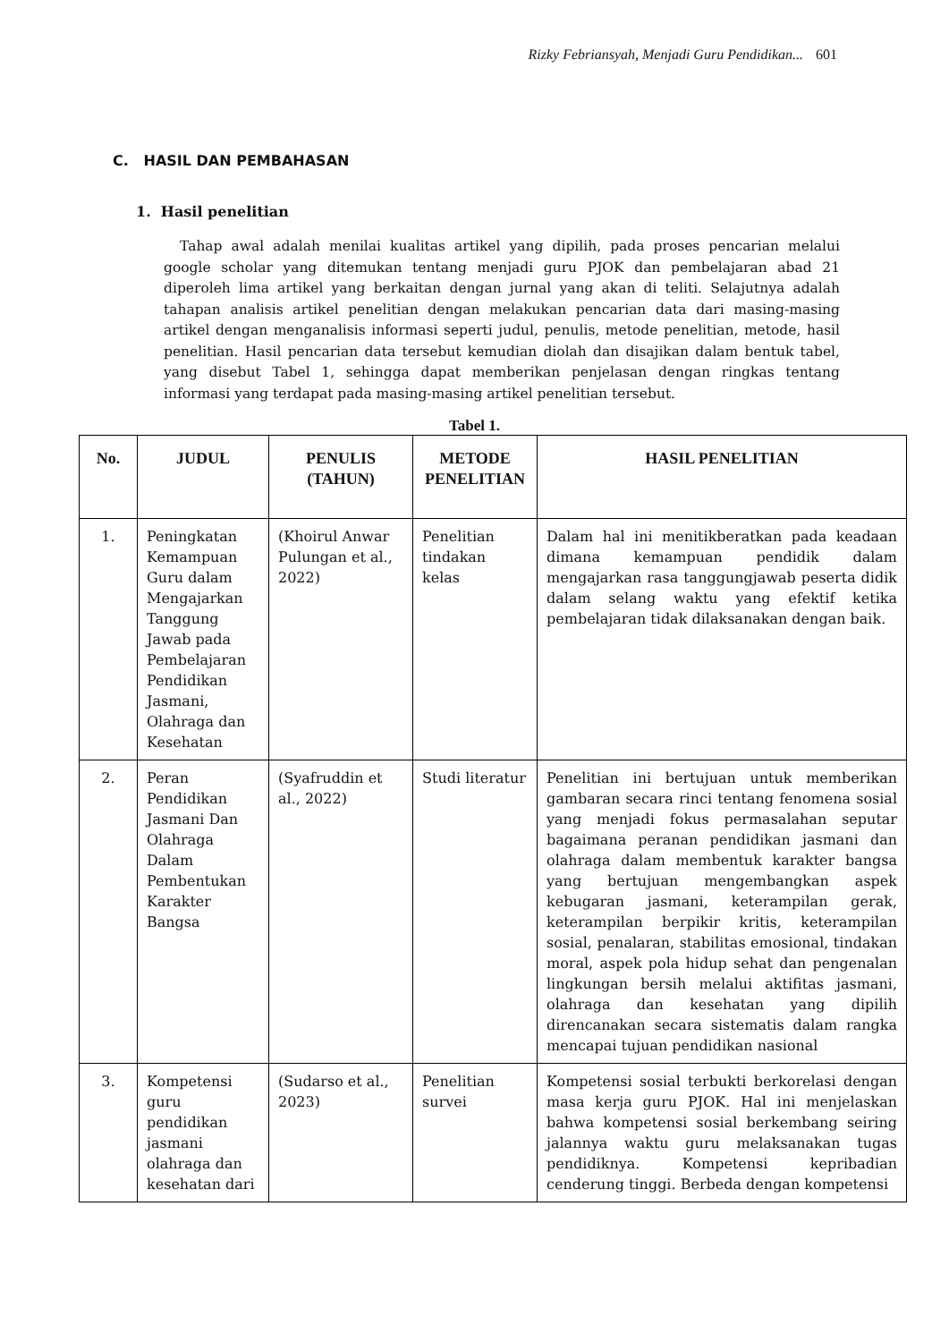Rizky Febriansyah, Menjadi Guru Pendidikan... 601
C. HASIL DAN PEMBAHASAN
1. Hasil penelitian
Tahap awal adalah menilai kualitas artikel yang dipilih, pada proses pencarian melalui google scholar yang ditemukan tentang menjadi guru PJOK dan pembelajaran abad 21 diperoleh lima artikel yang berkaitan dengan jurnal yang akan di teliti. Selajutnya adalah tahapan analisis artikel penelitian dengan melakukan pencarian data dari masing-masing artikel dengan menganalisis informasi seperti judul, penulis, metode penelitian, metode, hasil penelitian. Hasil pencarian data tersebut kemudian diolah dan disajikan dalam bentuk tabel, yang disebut Tabel 1, sehingga dapat memberikan penjelasan dengan ringkas tentang informasi yang terdapat pada masing-masing artikel penelitian tersebut.
Tabel 1.
| No. | JUDUL | PENULIS (TAHUN) | METODE PENELITIAN | HASIL PENELITIAN |
| --- | --- | --- | --- | --- |
| 1. | Peningkatan Kemampuan Guru dalam Mengajarkan Tanggung Jawab pada Pembelajaran Pendidikan Jasmani, Olahraga dan Kesehatan | (Khoirul Anwar Pulungan et al., 2022) | Penelitian tindakan kelas | Dalam hal ini menitikberatkan pada keadaan dimana kemampuan pendidik dalam mengajarkan rasa tanggungjawab peserta didik dalam selang waktu yang efektif ketika pembelajaran tidak dilaksanakan dengan baik. |
| 2. | Peran Pendidikan Jasmani Dan Olahraga Dalam Pembentukan Karakter Bangsa | (Syafruddin et al., 2022) | Studi literatur | Penelitian ini bertujuan untuk memberikan gambaran secara rinci tentang fenomena sosial yang menjadi fokus permasalahan seputar bagaimana peranan pendidikan jasmani dan olahraga dalam membentuk karakter bangsa yang bertujuan mengembangkan aspek kebugaran jasmani, keterampilan gerak, keterampilan berpikir kritis, keterampilan sosial, penalaran, stabilitas emosional, tindakan moral, aspek pola hidup sehat dan pengenalan lingkungan bersih melalui aktifitas jasmani, olahraga dan kesehatan yang dipilih direncanakan secara sistematis dalam rangka mencapai tujuan pendidikan nasional |
| 3. | Kompetensi guru pendidikan jasmani olahraga dan kesehatan dari | (Sudarso et al., 2023) | Penelitian survei | Kompetensi sosial terbukti berkorelasi dengan masa kerja guru PJOK. Hal ini menjelaskan bahwa kompetensi sosial berkembang seiring jalannya waktu guru melaksanakan tugas pendidiknya. Kompetensi kepribadian cenderung tinggi. Berbeda dengan kompetensi |